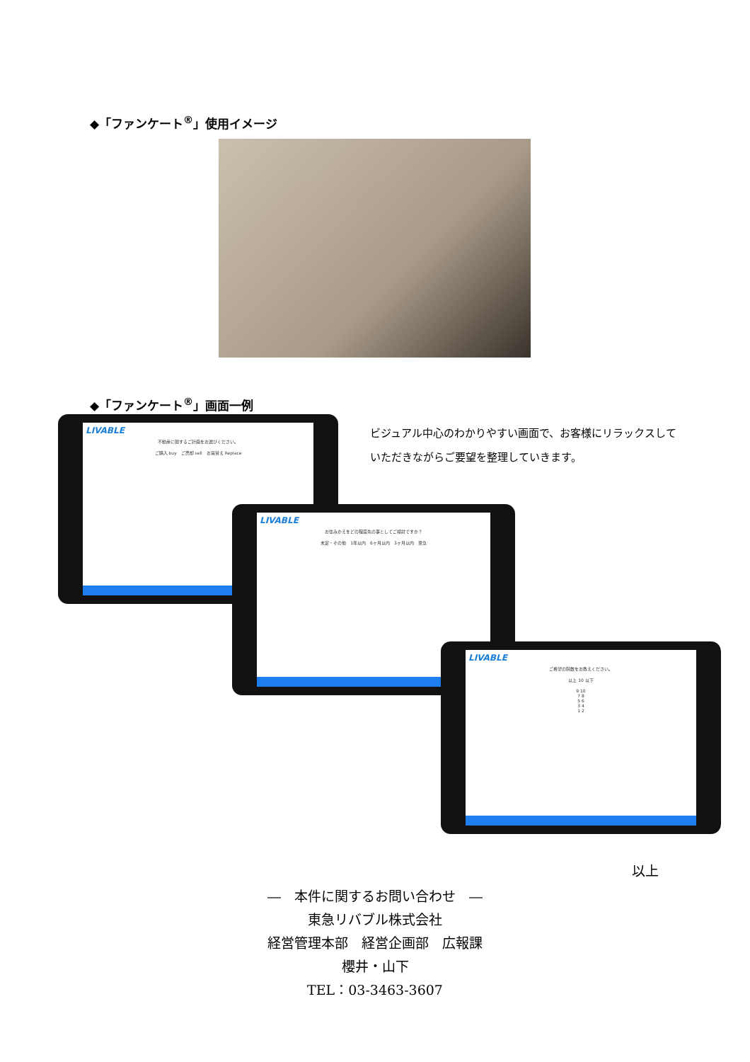◆「ファンケート<sup>®</sup>」使用イメージ
◆「ファンケート<sup>®</sup>」画面一例
LIVABLE
不動産に関するご計画をお選びください。
ご購入 buy　ご売却 sell　お買替え Replace
ビジュアル中心のわかりやすい画面で、お客様にリラックスしていただきながらご要望を整理していきます。
LIVABLE
お住みかえをどの程度先の事としてご検討ですか？
未定・その他　1年以内　6ヶ月以内　3ヶ月以内　至急
LIVABLE
ご希望の階数をお教えください。
以上 10 以下
9 10
7 8
5 6
3 4
1 2
以上
―　本件に関するお問い合わせ　―
東急リバブル株式会社
経営管理本部　経営企画部　広報課
櫻井・山下
TEL：03-3463-3607